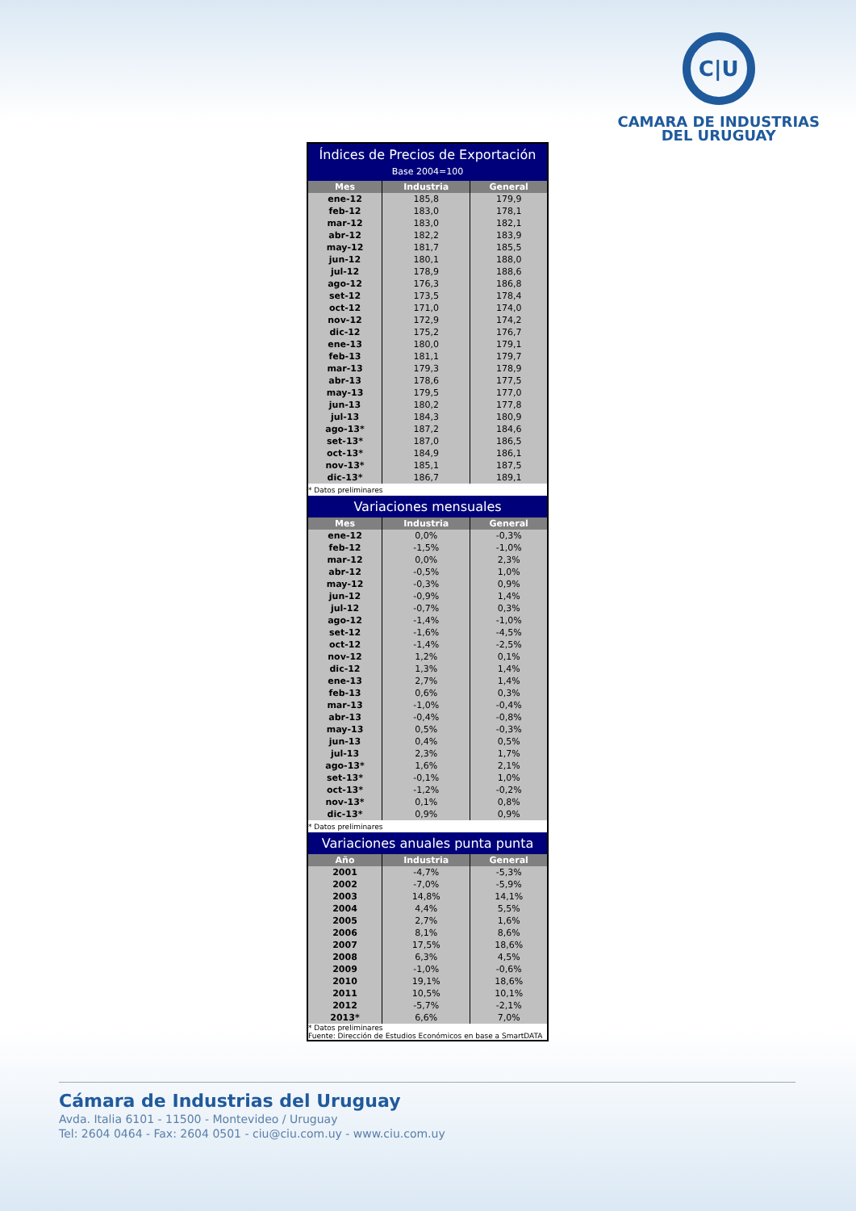C|U
CAMARA DE INDUSTRIAS
DEL URUGUAY
| Índices de Precios de Exportación Base 2004=100 | | |
| Mes | Industria | General |
| ene-12 | 185,8 | 179,9 |
| feb-12 | 183,0 | 178,1 |
| mar-12 | 183,0 | 182,1 |
| abr-12 | 182,2 | 183,9 |
| may-12 | 181,7 | 185,5 |
| jun-12 | 180,1 | 188,0 |
| jul-12 | 178,9 | 188,6 |
| ago-12 | 176,3 | 186,8 |
| set-12 | 173,5 | 178,4 |
| oct-12 | 171,0 | 174,0 |
| nov-12 | 172,9 | 174,2 |
| dic-12 | 175,2 | 176,7 |
| ene-13 | 180,0 | 179,1 |
| feb-13 | 181,1 | 179,7 |
| mar-13 | 179,3 | 178,9 |
| abr-13 | 178,6 | 177,5 |
| may-13 | 179,5 | 177,0 |
| jun-13 | 180,2 | 177,8 |
| jul-13 | 184,3 | 180,9 |
| ago-13* | 187,2 | 184,6 |
| set-13* | 187,0 | 186,5 |
| oct-13* | 184,9 | 186,1 |
| nov-13* | 185,1 | 187,5 |
| dic-13* | 186,7 | 189,1 |
| * Datos preliminares | | |
| Variaciones mensuales | | |
| Mes | Industria | General |
| ene-12 | 0,0% | -0,3% |
| feb-12 | -1,5% | -1,0% |
| mar-12 | 0,0% | 2,3% |
| abr-12 | -0,5% | 1,0% |
| may-12 | -0,3% | 0,9% |
| jun-12 | -0,9% | 1,4% |
| jul-12 | -0,7% | 0,3% |
| ago-12 | -1,4% | -1,0% |
| set-12 | -1,6% | -4,5% |
| oct-12 | -1,4% | -2,5% |
| nov-12 | 1,2% | 0,1% |
| dic-12 | 1,3% | 1,4% |
| ene-13 | 2,7% | 1,4% |
| feb-13 | 0,6% | 0,3% |
| mar-13 | -1,0% | -0,4% |
| abr-13 | -0,4% | -0,8% |
| may-13 | 0,5% | -0,3% |
| jun-13 | 0,4% | 0,5% |
| jul-13 | 2,3% | 1,7% |
| ago-13* | 1,6% | 2,1% |
| set-13* | -0,1% | 1,0% |
| oct-13* | -1,2% | -0,2% |
| nov-13* | 0,1% | 0,8% |
| dic-13* | 0,9% | 0,9% |
| * Datos preliminares | | |
| Variaciones anuales punta punta | | |
| Año | Industria | General |
| 2001 | -4,7% | -5,3% |
| 2002 | -7,0% | -5,9% |
| 2003 | 14,8% | 14,1% |
| 2004 | 4,4% | 5,5% |
| 2005 | 2,7% | 1,6% |
| 2006 | 8,1% | 8,6% |
| 2007 | 17,5% | 18,6% |
| 2008 | 6,3% | 4,5% |
| 2009 | -1,0% | -0,6% |
| 2010 | 19,1% | 18,6% |
| 2011 | 10,5% | 10,1% |
| 2012 | -5,7% | -2,1% |
| 2013* | 6,6% | 7,0% |
| * Datos preliminares Fuente: Dirección de Estudios Económicos en base a SmartDATA | | |
Cámara de Industrias del Uruguay
Avda. Italia 6101 - 11500 - Montevideo / Uruguay
Tel: 2604 0464 - Fax: 2604 0501 - ciu@ciu.com.uy - www.ciu.com.uy